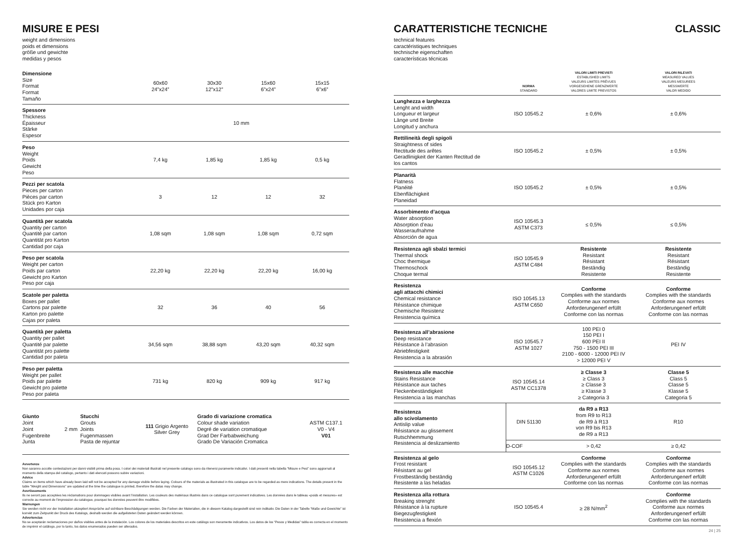MISURE E PESI
weight and dimensions
poids et dimensions
größe und gewichte
medidas y pesos
| Dimensione Size Format Format Tamaño | 60x60 24”x24” | 30x30 12”x12” | 15x60 6”x24” | 15x15 6”x6” |
| Spessore Thickness Épaisseur Stärke Espesor | 10 mm | | | |
| Peso Weight Poids Gewicht Peso | 7,4 kg | 1,85 kg | 1,85 kg | 0,5 kg |
| Pezzi per scatola Pieces per carton Pièces par carton Stück pro Karton Unidades por caja | 3 | 12 | 12 | 32 |
| Quantità per scatola Quantity per carton Quantité par carton Quantität pro Karton Cantidad por caja | 1,08 sqm | 1,08 sqm | 1,08 sqm | 0,72 sqm |
| Peso per scatola Weight per carton Poids par carton Gewicht pro Karton Peso por caja | 22,20 kg | 22,20 kg | 22,20 kg | 16,00 kg |
| Scatole per paletta Boxes per pallet Cartons par palette Karton pro palette Cajas por paleta | 32 | 36 | 40 | 56 |
| Quantità per paletta Quantity per pallet Quantité par palette Quantität pro palette Cantidad por paleta | 34,56 sqm | 38,88 sqm | 43,20 sqm | 40,32 sqm |
| Peso per paletta Weight per pallet Poids par palette Gewicht pro palette Peso por paleta | 731 kg | 820 kg | 909 kg | 917 kg |
| Giunto Joint Joint Fugenbreite Junta | 2 mm | Stucchi Grouts Joints Fugenmassen Pasta de rejuntar | 111 Grigio Argento Silver Grey | Grado di variazione cromatica Colour shade variation Degré de variation cromatique Grad Der Farbabweichung Grado De Variación Cromatica | ASTM C137.1 V0 - V4 V01 |
Avvertenze
Non saranno accolte contestazioni per danni visibili prima della posa. I colori dei materiali illustrati nel presente catalogo sono da ritenersi puramente indicativi. I dati presenti nella tabella “Misure e Pesi” sono aggiornati al momento della stampa del catalogo, pertanto i dati elencati possono subire variazioni.
Advice
Claims on items which have already been laid will not be accepted for any damage visible before laying. Colours of the materials as illustrated in this catalogue are to be regarded as mere indications. The details present in the table “Weight and Dimensions” are updated at the time the catalogue is printed, therefore the datas may change.
Avertissements
Ils ne seront pas acceptées les réclamations pour dommages visibles avant l’installation. Les couleurs des matériaux illustrés dans ce catalogue sont purement indicatives. Les données dans le tableau «poids et mesures» est correcte au moment de l’impression du catalogue, pourquoi les données peuvent être modifiées.
Warnungen
Sie werden nicht vor der Installation akzeptiert Ansprüche auf sichtbare Beschädigungen werden. Die Farben der Materialien, die in diesem Katalog dargestellt sind rein indikativ. Die Daten in der Tabelle “Maße und Gewichte” ist korrekt zum Zeitpunkt der Druck des Katalogs, deshalb werden die aufgelisteten Daten geändert werden können.
Advertencias
No se aceptarán reclamaciones por daños visibles antes de la instalación. Los colores de los materiales descritos en este catálogo son meramente indicativos. Los datos de los “Pesos y Medidas” tabla es correcta en el momento de imprimir el catálogo, por lo tanto, los datos enumerados pueden ser alterados.
CARATTERISTICHE TECNICHE CLASSIC
technical features
caractéristiques techniques
technische eigenschaften
características técnicas
| | NORMA STANDARD | VALORI LIMITI PREVISTI ESTABLISHED LIMITS VALEURS LIMITES PRÉVUES VORGESEHENE GRENZWERTE VALORES LIMITE PREVISTOS | VALORI RILEVATI MEASURED VALUES VALEURS MESUREES MESSWERTE VALOR MEDIDO |
| Lunghezza e larghezza Lenght and width Longueur et largeur Länge und Breite Longitud y anchura | ISO 10545.2 | ± 0,6% | ± 0,6% |
| Rettilineità degli spigoli Straightness of sides Rectitude des arêtes Geradlinigkeit der Kanten Rectitud de los cantos | ISO 10545.2 | ± 0,5% | ± 0,5% |
| Planarità Flatness Planéité Ebenflächigkeit Planeidad | ISO 10545.2 | ± 0,5% | ± 0,5% |
| Assorbimento d’acqua Water absorption Absorption d’eau Wasseraufnahme Absorción de agua | ISO 10545.3 ASTM C373 | ≤ 0,5% | ≤ 0,5% |
| Resistenza agli sbalzi termici Thermal shock Choc thermique Thermoschock Choque termal | ISO 10545.9 ASTM C484 | Resistente Resistant Résistant Beständig Resistente | Resistente Resistant Résistant Beständig Resistente |
| Resistenza agli attacchi chimici Chemical resistance Résistance chimique Chemische Resistenz Resistencia química | ISO 10545.13 ASTM C650 | Conforme Complies with the standards Conforme aux normes Anforderungenerf erfüllt Conforme con las normas | Conforme Complies with the standards Conforme aux normes Anforderungenerf erfüllt Conforme con las normas |
| Resistenza all’abrasione Deep resistance Résistance à l’abrasion Abriebfestigkeit Resistencia a la abrasión | ISO 10545.7 ASTM 1027 | 100 PEI 0 150 PEI I 600 PEI II 750 - 1500 PEI III 2100 - 6000 - 12000 PEI IV > 12000 PEI V | PEI IV |
| Resistenza alle macchie Stains Resistance Résistance aux taches Fleckenbeständigkeit Resistencia a las manchas | ISO 10545.14 ASTM CC1378 | ≥ Classe 3 ≥ Class 3 ≥ Classe 3 ≥ Klasse 3 ≥ Categoria 3 | Classe 5 Class 5 Classe 5 Klasse 5 Categoria 5 |
| Resistenza allo scivolamento Antislip value Résistance au glissement Rutschhemmung Resistencia al deslizamiento | DIN 51130 | da R9 a R13 from R9 to R13 de R9 à R13 von R9 bis R13 de R9 a R13 | R10 |
| | D-COF | > 0,42 | ≥ 0,42 |
| Resistenza al gelo Frost resistant Résistant au gel Frostbeständig beständig Resistente a las heladas | ISO 10545.12 ASTM C1026 | Conforme Complies with the standards Conforme aux normes Anforderungenerf erfüllt Conforme con las normas | Conforme Complies with the standards Conforme aux normes Anforderungenerf erfüllt Conforme con las normas |
| Resistenza alla rottura Breaking strenght Résistance à la rupture Biegezugfestigkeit Resistencia a flexión | ISO 10545.4 | ≥ 28 N/mm<sup>2</sup> | Conforme Complies with the standards Conforme aux normes Anforderungenerf erfüllt Conforme con las normas |
24 | 25